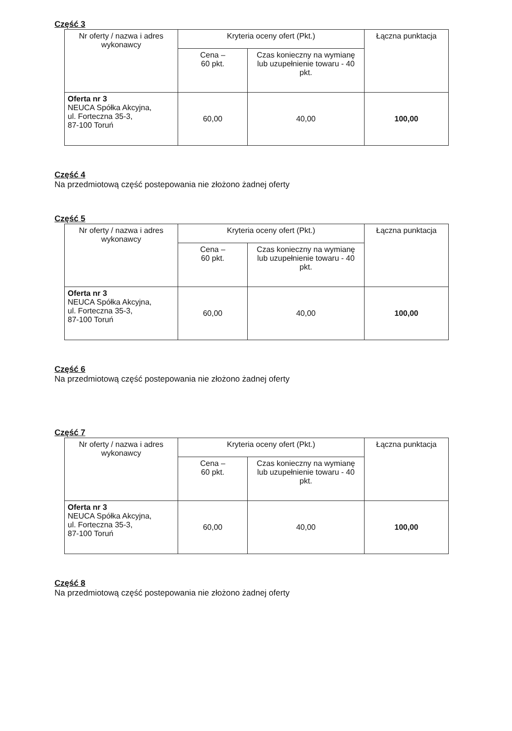Część 3
| Nr oferty / nazwa i adres wykonawcy | Kryteria oceny ofert (Pkt.) | | Łączna punktacja |
| --- | --- | --- | --- |
| | Cena – 60 pkt. | Czas konieczny na wymianę lub uzupełnienie towaru - 40 pkt. | |
| Oferta nr 3 NEUCA Spółka Akcyjna, ul. Forteczna 35-3, 87-100 Toruń | 60,00 | 40,00 | 100,00 |
Część 4
Na przedmiotową część postepowania nie złożono żadnej oferty
Część 5
| Nr oferty / nazwa i adres wykonawcy | Kryteria oceny ofert (Pkt.) | | Łączna punktacja |
| --- | --- | --- | --- |
| | Cena – 60 pkt. | Czas konieczny na wymianę lub uzupełnienie towaru - 40 pkt. | |
| Oferta nr 3 NEUCA Spółka Akcyjna, ul. Forteczna 35-3, 87-100 Toruń | 60,00 | 40,00 | 100,00 |
Część 6
Na przedmiotową część postepowania nie złożono żadnej oferty
Część 7
| Nr oferty / nazwa i adres wykonawcy | Kryteria oceny ofert (Pkt.) | | Łączna punktacja |
| --- | --- | --- | --- |
| | Cena – 60 pkt. | Czas konieczny na wymianę lub uzupełnienie towaru - 40 pkt. | |
| Oferta nr 3 NEUCA Spółka Akcyjna, ul. Forteczna 35-3, 87-100 Toruń | 60,00 | 40,00 | 100,00 |
Część 8
Na przedmiotową część postepowania nie złożono żadnej oferty